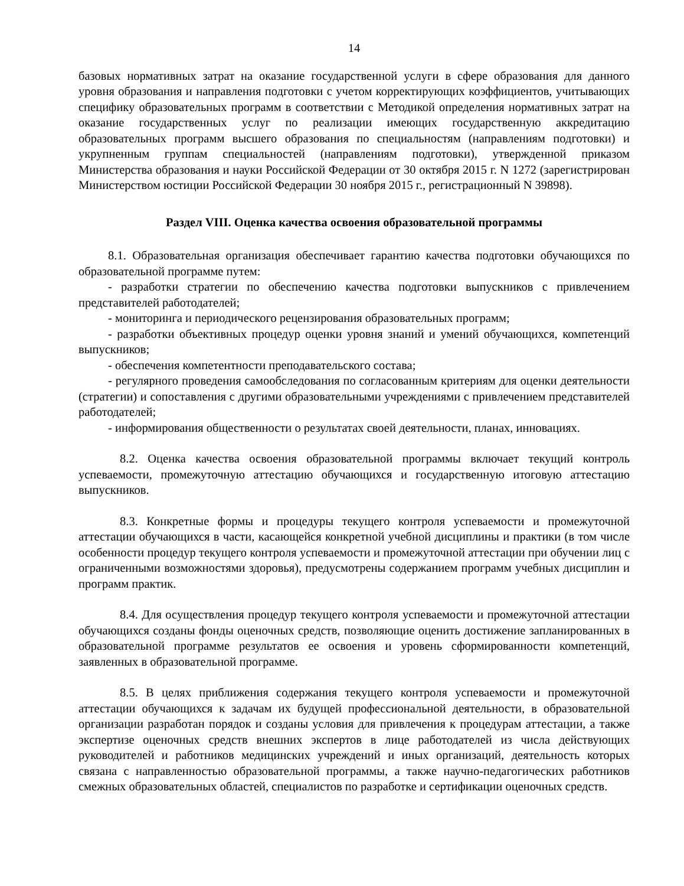14
базовых нормативных затрат на оказание государственной услуги в сфере образования для данного уровня образования и направления подготовки с учетом корректирующих коэффициентов, учитывающих специфику образовательных программ в соответствии с Методикой определения нормативных затрат на оказание государственных услуг по реализации имеющих государственную аккредитацию образовательных программ высшего образования по специальностям (направлениям подготовки) и укрупненным группам специальностей (направлениям подготовки), утвержденной приказом Министерства образования и науки Российской Федерации от 30 октября 2015 г. N 1272 (зарегистрирован Министерством юстиции Российской Федерации 30 ноября 2015 г., регистрационный N 39898).
Раздел VIII. Оценка качества освоения образовательной программы
8.1. Образовательная организация обеспечивает гарантию качества подготовки обучающихся по образовательной программе путем:
- разработки стратегии по обеспечению качества подготовки выпускников с привлечением представителей работодателей;
- мониторинга и периодического рецензирования образовательных программ;
- разработки объективных процедур оценки уровня знаний и умений обучающихся, компетенций выпускников;
- обеспечения компетентности преподавательского состава;
- регулярного проведения самообследования по согласованным критериям для оценки деятельности (стратегии) и сопоставления с другими образовательными учреждениями с привлечением представителей работодателей;
- информирования общественности о результатах своей деятельности, планах, инновациях.
8.2. Оценка качества освоения образовательной программы включает текущий контроль успеваемости, промежуточную аттестацию обучающихся и государственную итоговую аттестацию выпускников.
8.3. Конкретные формы и процедуры текущего контроля успеваемости и промежуточной аттестации обучающихся в части, касающейся конкретной учебной дисциплины и практики (в том числе особенности процедур текущего контроля успеваемости и промежуточной аттестации при обучении лиц с ограниченными возможностями здоровья), предусмотрены содержанием программ учебных дисциплин и программ практик.
8.4. Для осуществления процедур текущего контроля успеваемости и промежуточной аттестации обучающихся созданы фонды оценочных средств, позволяющие оценить достижение запланированных в образовательной программе результатов ее освоения и уровень сформированности компетенций, заявленных в образовательной программе.
8.5. В целях приближения содержания текущего контроля успеваемости и промежуточной аттестации обучающихся к задачам их будущей профессиональной деятельности, в образовательной организации разработан порядок и созданы условия для привлечения к процедурам аттестации, а также экспертизе оценочных средств внешних экспертов в лице работодателей из числа действующих руководителей и работников медицинских учреждений и иных организаций, деятельность которых связана с направленностью образовательной программы, а также научно-педагогических работников смежных образовательных областей, специалистов по разработке и сертификации оценочных средств.